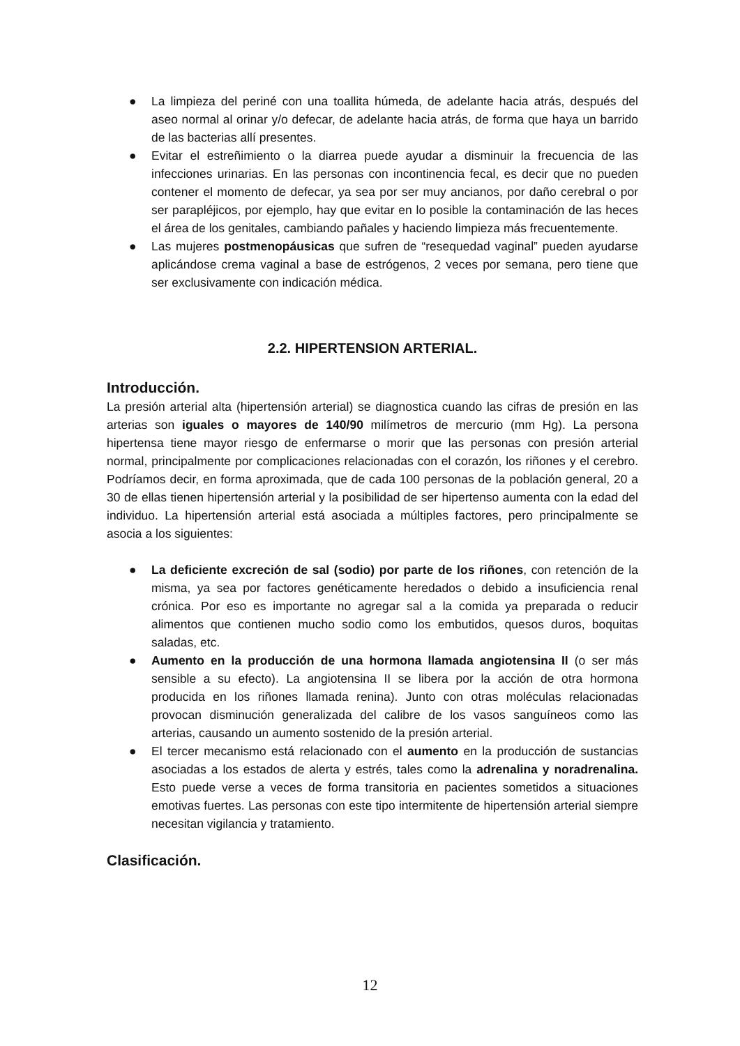● La limpieza del periné con una toallita húmeda, de adelante hacia atrás, después del aseo normal al orinar y/o defecar, de adelante hacia atrás, de forma que haya un barrido de las bacterias allí presentes.
● Evitar el estreñimiento o la diarrea puede ayudar a disminuir la frecuencia de las infecciones urinarias. En las personas con incontinencia fecal, es decir que no pueden contener el momento de defecar, ya sea por ser muy ancianos, por daño cerebral o por ser parapléjicos, por ejemplo, hay que evitar en lo posible la contaminación de las heces el área de los genitales, cambiando pañales y haciendo limpieza más frecuentemente.
● Las mujeres postmenopáusicas que sufren de “resequedad vaginal” pueden ayudarse aplicándose crema vaginal a base de estrógenos, 2 veces por semana, pero tiene que ser exclusivamente con indicación médica.
2.2. HIPERTENSION ARTERIAL.
Introducción.
La presión arterial alta (hipertensión arterial) se diagnostica cuando las cifras de presión en las arterias son iguales o mayores de 140/90 milímetros de mercurio (mm Hg). La persona hipertensa tiene mayor riesgo de enfermarse o morir que las personas con presión arterial normal, principalmente por complicaciones relacionadas con el corazón, los riñones y el cerebro. Podríamos decir, en forma aproximada, que de cada 100 personas de la población general, 20 a 30 de ellas tienen hipertensión arterial y la posibilidad de ser hipertenso aumenta con la edad del individuo. La hipertensión arterial está asociada a múltiples factores, pero principalmente se asocia a los siguientes:
● La deficiente excreción de sal (sodio) por parte de los riñones, con retención de la misma, ya sea por factores genéticamente heredados o debido a insuficiencia renal crónica. Por eso es importante no agregar sal a la comida ya preparada o reducir alimentos que contienen mucho sodio como los embutidos, quesos duros, boquitas saladas, etc.
● Aumento en la producción de una hormona llamada angiotensina II (o ser más sensible a su efecto). La angiotensina II se libera por la acción de otra hormona producida en los riñones llamada renina). Junto con otras moléculas relacionadas provocan disminución generalizada del calibre de los vasos sanguíneos como las arterias, causando un aumento sostenido de la presión arterial.
● El tercer mecanismo está relacionado con el aumento en la producción de sustancias asociadas a los estados de alerta y estrés, tales como la adrenalina y noradrenalina. Esto puede verse a veces de forma transitoria en pacientes sometidos a situaciones emotivas fuertes. Las personas con este tipo intermitente de hipertensión arterial siempre necesitan vigilancia y tratamiento.
Clasificación.
12